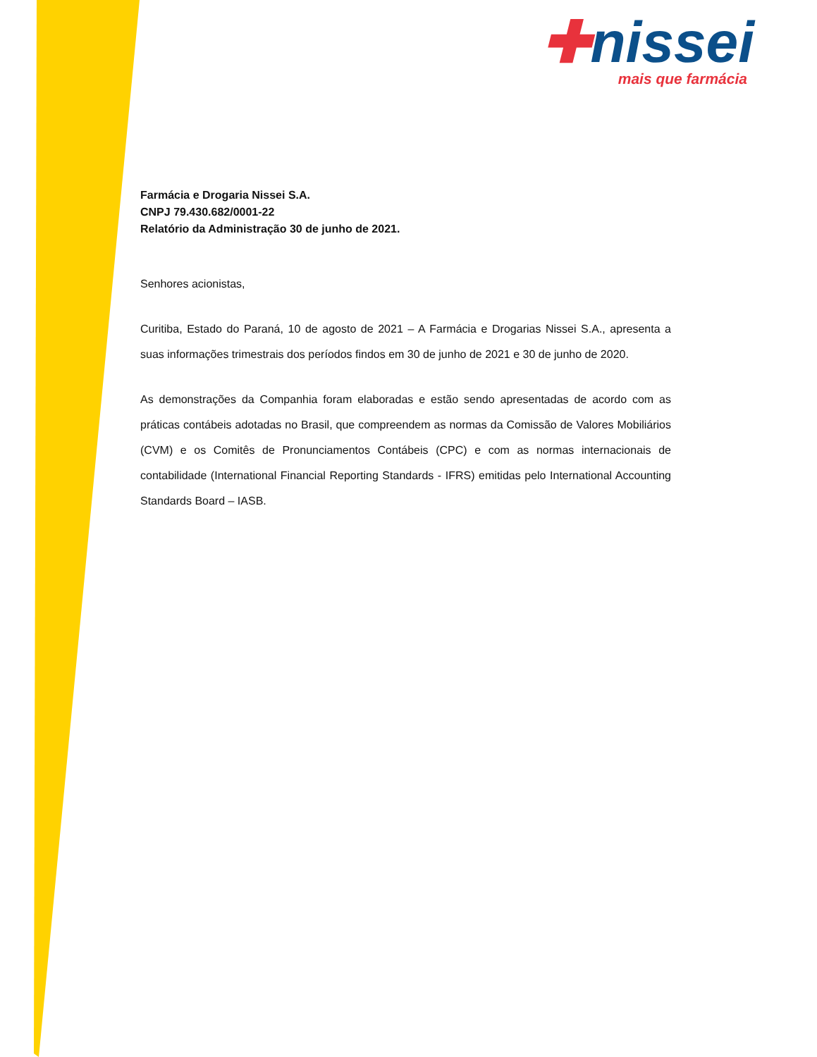✚nissei
mais que farmácia
Farmácia e Drogaria Nissei S.A.
CNPJ 79.430.682/0001-22
Relatório da Administração 30 de junho de 2021.
Senhores acionistas,
Curitiba, Estado do Paraná, 10 de agosto de 2021 – A Farmácia e Drogarias Nissei S.A., apresenta a suas informações trimestrais dos períodos findos em 30 de junho de 2021 e 30 de junho de 2020.
As demonstrações da Companhia foram elaboradas e estão sendo apresentadas de acordo com as práticas contábeis adotadas no Brasil, que compreendem as normas da Comissão de Valores Mobiliários (CVM) e os Comitês de Pronunciamentos Contábeis (CPC) e com as normas internacionais de contabilidade (International Financial Reporting Standards - IFRS) emitidas pelo International Accounting Standards Board – IASB.